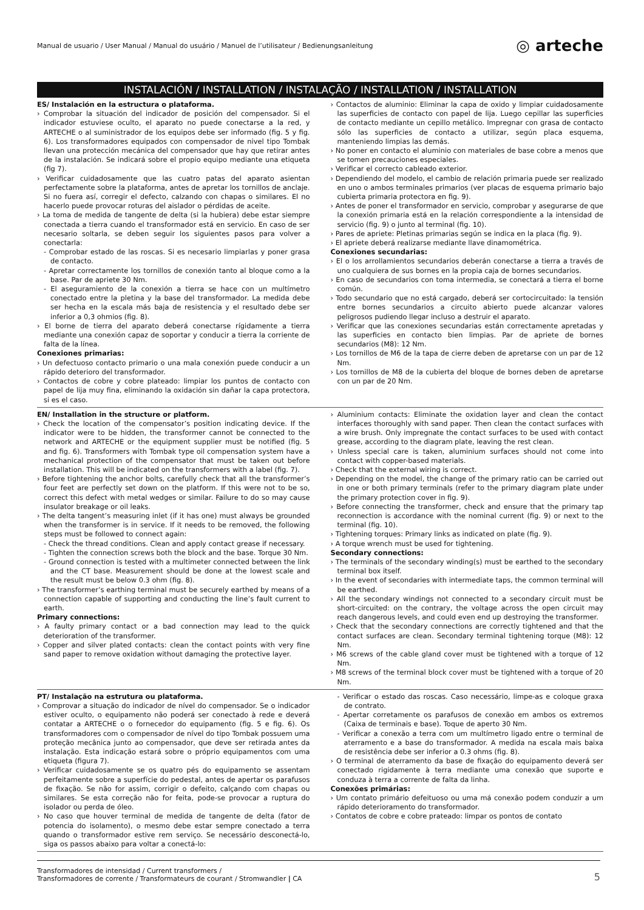Manual de usuario / User Manual / Manual do usuário / Manuel de l’utilisateur / Bedienungsanleitung ◎ arteche
INSTALACIÓN / INSTALLATION / INSTALAÇÃO / INSTALLATION / INSTALLATION
ES/ Instalación en la estructura o plataforma.
› Comprobar la situación del indicador de posición del compensador. Si el indicador estuviese oculto, el aparato no puede conectarse a la red, y ARTECHE o al suministrador de los equipos debe ser informado (fig. 5 y fig. 6). Los transformadores equipados con compensador de nivel tipo Tombak llevan una protección mecánica del compensador que hay que retirar antes de la instalación. Se indicará sobre el propio equipo mediante una etiqueta (fig 7).
› Verificar cuidadosamente que las cuatro patas del aparato asientan perfectamente sobre la plataforma, antes de apretar los tornillos de anclaje. Si no fuera así, corregir el defecto, calzando con chapas o similares. El no hacerlo puede provocar roturas del aislador o pérdidas de aceite.
› La toma de medida de tangente de delta (si la hubiera) debe estar siempre conectada a tierra cuando el transformador está en servicio. En caso de ser necesario soltarla, se deben seguir los siguientes pasos para volver a conectarla:
- Comprobar estado de las roscas. Si es necesario limpiarlas y poner grasa de contacto.
- Apretar correctamente los tornillos de conexión tanto al bloque como a la base. Par de apriete 30 Nm.
- El aseguramiento de la conexión a tierra se hace con un multímetro conectado entre la pletina y la base del transformador. La medida debe ser hecha en la escala más baja de resistencia y el resultado debe ser inferior a 0,3 ohmios (fig. 8).
› El borne de tierra del aparato deberá conectarse rígidamente a tierra mediante una conexión capaz de soportar y conducir a tierra la corriente de falta de la línea.
Conexiones primarias:
› Un defectuoso contacto primario o una mala conexión puede conducir a un rápido deterioro del transformador.
› Contactos de cobre y cobre plateado: limpiar los puntos de contacto con papel de lija muy fina, eliminando la oxidación sin dañar la capa protectora, si es el caso.
› Contactos de aluminio: Eliminar la capa de oxido y limpiar cuidadosamente las superficies de contacto con papel de lija. Luego cepillar las superficies de contacto mediante un cepillo metálico. Impregnar con grasa de contacto sólo las superficies de contacto a utilizar, según placa esquema, manteniendo limpias las demás.
› No poner en contacto el aluminio con materiales de base cobre a menos que se tomen precauciones especiales.
› Verificar el correcto cableado exterior.
› Dependiendo del modelo, el cambio de relación primaria puede ser realizado en uno o ambos terminales primarios (ver placas de esquema primario bajo cubierta primaria protectora en fig. 9).
› Antes de poner el transformador en servicio, comprobar y asegurarse de que la conexión primaria está en la relación correspondiente a la intensidad de servicio (fig. 9) o junto al terminal (fig. 10).
› Pares de apriete: Pletinas primarias según se indica en la placa (fig. 9).
› El apriete deberá realizarse mediante llave dinamométrica.
Conexiones secundarias:
› El o los arrollamientos secundarios deberán conectarse a tierra a través de uno cualquiera de sus bornes en la propia caja de bornes secundarios.
› En caso de secundarios con toma intermedia, se conectará a tierra el borne común.
› Todo secundario que no está cargado, deberá ser cortocircuitado: la tensión entre bornes secundarios a circuito abierto puede alcanzar valores peligrosos pudiendo llegar incluso a destruir el aparato.
› Verificar que las conexiones secundarias están correctamente apretadas y las superficies en contacto bien limpias. Par de apriete de bornes secundarios (M8): 12 Nm.
› Los tornillos de M6 de la tapa de cierre deben de apretarse con un par de 12 Nm.
› Los tornillos de M8 de la cubierta del bloque de bornes deben de apretarse con un par de 20 Nm.
EN/ Installation in the structure or platform.
› Check the location of the compensator’s position indicating device. If the indicator were to be hidden, the transformer cannot be connected to the network and ARTECHE or the equipment supplier must be notified (fig. 5 and fig. 6). Transformers with Tombak type oil compensation system have a mechanical protection of the compensator that must be taken out before installation. This will be indicated on the transformers with a label (fig. 7).
› Before tightening the anchor bolts, carefully check that all the transformer’s four feet are perfectly set down on the platform. If this were not to be so, correct this defect with metal wedges or similar. Failure to do so may cause insulator breakage or oil leaks.
› The delta tangent’s measuring inlet (if it has one) must always be grounded when the transformer is in service. If it needs to be removed, the following steps must be followed to connect again:
- Check the thread conditions. Clean and apply contact grease if necessary.
- Tighten the connection screws both the block and the base. Torque 30 Nm.
- Ground connection is tested with a multimeter connected between the link and the CT base. Measurement should be done at the lowest scale and the result must be below 0.3 ohm (fig. 8).
› The transformer’s earthing terminal must be securely earthed by means of a connection capable of supporting and conducting the line’s fault current to earth.
Primary connections:
› A faulty primary contact or a bad connection may lead to the quick deterioration of the transformer.
› Copper and silver plated contacts: clean the contact points with very fine sand paper to remove oxidation without damaging the protective layer.
› Aluminium contacts: Eliminate the oxidation layer and clean the contact interfaces thoroughly with sand paper. Then clean the contact surfaces with a wire brush. Only impregnate the contact surfaces to be used with contact grease, according to the diagram plate, leaving the rest clean.
› Unless special care is taken, aluminium surfaces should not come into contact with copper-based materials.
› Check that the external wiring is correct.
› Depending on the model, the change of the primary ratio can be carried out in one or both primary terminals (refer to the primary diagram plate under the primary protection cover in fig. 9).
› Before connecting the transformer, check and ensure that the primary tap reconnection is accordance with the nominal current (fig. 9) or next to the terminal (fig. 10).
› Tightening torques: Primary links as indicated on plate (fig. 9).
› A torque wrench must be used for tightening.
Secondary connections:
› The terminals of the secondary winding(s) must be earthed to the secondary terminal box itself.
› In the event of secondaries with intermediate taps, the common terminal will be earthed.
› All the secondary windings not connected to a secondary circuit must be short-circuited: on the contrary, the voltage across the open circuit may reach dangerous levels, and could even end up destroying the transformer.
› Check that the secondary connections are correctly tightened and that the contact surfaces are clean. Secondary terminal tightening torque (M8): 12 Nm.
› M6 screws of the cable gland cover must be tightened with a torque of 12 Nm.
› M8 screws of the terminal block cover must be tightened with a torque of 20 Nm.
PT/ Instalação na estrutura ou plataforma.
› Comprovar a situação do indicador de nível do compensador. Se o indicador estiver oculto, o equipamento não poderá ser conectado à rede e deverá contatar a ARTECHE o o fornecedor do equipamento (fig. 5 e fig. 6). Os transformadores com o compensador de nível do tipo Tombak possuem uma proteção mecânica junto ao compensador, que deve ser retirada antes da instalação. Esta indicação estará sobre o próprio equipamentos com uma etiqueta (figura 7).
› Verificar cuidadosamente se os quatro pés do equipamento se assentam perfeitamente sobre a superfície do pedestal, antes de apertar os parafusos de fixação. Se não for assim, corrigir o defeito, calçando com chapas ou similares. Se esta correção não for feita, pode-se provocar a ruptura do isolador ou perda de óleo.
› No caso que houver terminal de medida de tangente de delta (fator de potencia do isolamento), o mesmo debe estar sempre conectado a terra quando o transformador estive rem serviço. Se necessário desconectá-lo, siga os passos abaixo para voltar a conectá-lo:
- Verificar o estado das roscas. Caso necessário, limpe-as e coloque graxa de contrato.
- Apertar corretamente os parafusos de conexão em ambos os extremos (Caixa de terminais e base). Toque de aperto 30 Nm.
- Verificar a conexão a terra com um multímetro ligado entre o terminal de aterramento e a base do transformador. A medida na escala mais baixa de resistência debe ser inferior a 0.3 ohms (fig. 8).
› O terminal de aterramento da base de fixação do equipamento deverá ser conectado rigidamente à terra mediante uma conexão que suporte e conduza à terra a corrente de falta da linha.
Conexões primárias:
› Um contato primário defeituoso ou uma má conexão podem conduzir a um rápido deterioramento do transformador.
› Contatos de cobre e cobre prateado: limpar os pontos de contato
Transformadores de intensidad / Current transformers /
Transformadores de corrente / Transformateurs de courant / Stromwandler | CA 5